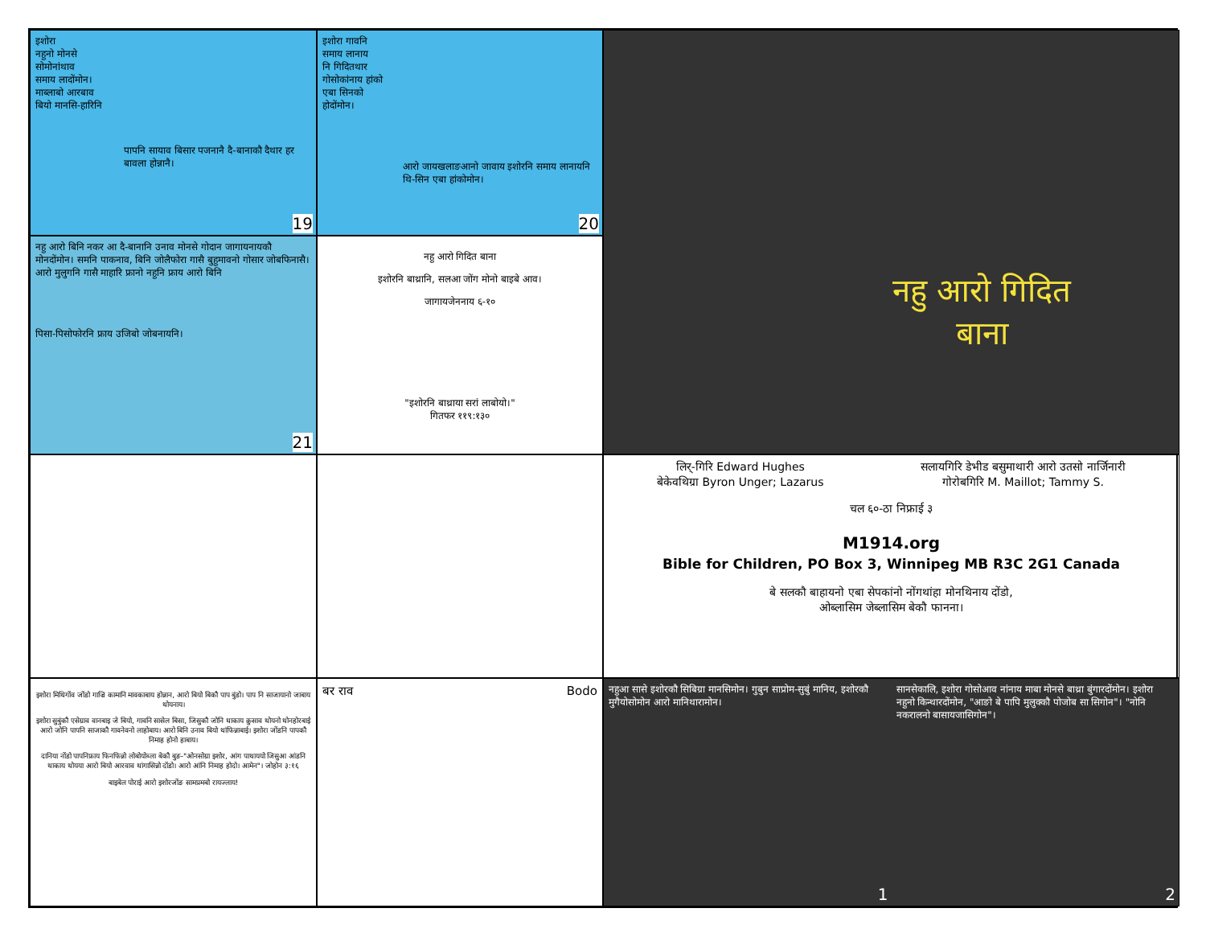इशोरा
नहुनो मोनसे
सोमोनांथाव
समाय लादोंमोन।
माब्लाबो आरबाव
बियो मानसि-हारिनि
पापनि सायाव बिसार पजनानै दै-बानाकौ दैथार हर बावला होन्नानै।
19
इशोरा गावनि
समाय लानाय
नि गिदितथार
गोसोकांनाय हांको
एबा सिनको
होदोंमोन।
आरो जायखलाङआनो जावाय इशोरनि समाय लानायनि थि-सिन एबा हांकोमोन।
20
नहु आरो गिदित बाना
नहु आरो बिनि नकर आ दै-बानानि उनाव मोनसे गोदान जागायनायकौ मोनदोंमोन। समनि पाकनाव, बिनि जोलैफोरा गासै बुहुमावनो गोसार जोबफिनासै। आरो मुलुगनि गासै माहारि फ्रानो नहुनि फ्राय आरो बिनि
पिसा-पिसोफोरनि फ्राय उजिबो जोबनायनि।
21
नहु आरो गिदित बाना
इशोरनि बाथ्रानि, सलआ जोंग मोनो बाइबे आव।
जागायजेननाय ६-१०
"इशोरनि बाथ्राया सरां लाबोयो।"
गितफर ११९:१३०
लिर्-गिरि Edward Hughes
बेकेवथिग्रा Byron Unger; Lazarus
सलायगिरि डेभीड बसुमाथारी आरो उतसो नार्जिनारी
गोरोबगिरि M. Maillot; Tammy S.
चल ६०-ठा निफ्राई ३
M1914.org
Bible for Children, PO Box 3, Winnipeg MB R3C 2G1 Canada
बे सलकौ बाहायनो एबा सेपकांनो नोंगथांहा मोनथिनाय दोंडो,
ओब्लासिम जेब्लासिम बेकौ फानना।
इशोरा मिथिगोंव जोंडो गाज्रि कामानि मावकाबाय होन्नान, आरो बियो बिकौ पाप बुंडो। पाप नि साजायानो जाबाय थोयनाय।
इशोरा सुबुंकौ एसेग्राव वानबाइ जे बियो, गावनि सासेल बिसा, जिसुकौ जोनि थाकाय क्रुसाव थोयनो थोनहोरबाई आरो जोनि पापनि साजाकौ गावनेवनो लाहोबाय। आरो बिनि उनाव बियो थांफिन्नाबाई। इशोरा जोंडनि पापकौ निमाह होनो हाबाय।
दानिया नोंडो पापनिफ्राय फिनफिन्नो लोबोयोब्ला बेकौ बुङ-"ओनसोग्रा इशोर, आंग पाथाययो जिसुआ आंडनि थाकाय थोयया आरो बियो आरवाव थांगासिन्नो दोंडो। आरो आंनि निमाह होदो। आमेन"। जोहोन ३:१६
बाइबेल पोराई आरो इशोरजोंङ सामप्रमबो रायज्लाय!
बर राव Bodo
नहुआ सासे इशोरकौ सिबिग्रा मानसिमोन। गुबुन साप्रोम-सुबुं मानिय, इशोरकौ मुगैयोसोमोन आरो मानिथारामोन।
1
सानसेकालि, इशोरा गोसोआव नांनाय माबा मोनसे बाथ्रा बुंगारदोंमोन। इशोरा नहुनो किन्थारदोंमोन, "आङो बे पापि मुलुक्कौ पोजोब सा सिगोन"। "नोनि नकरालनो बासायजासिगोन"।
2